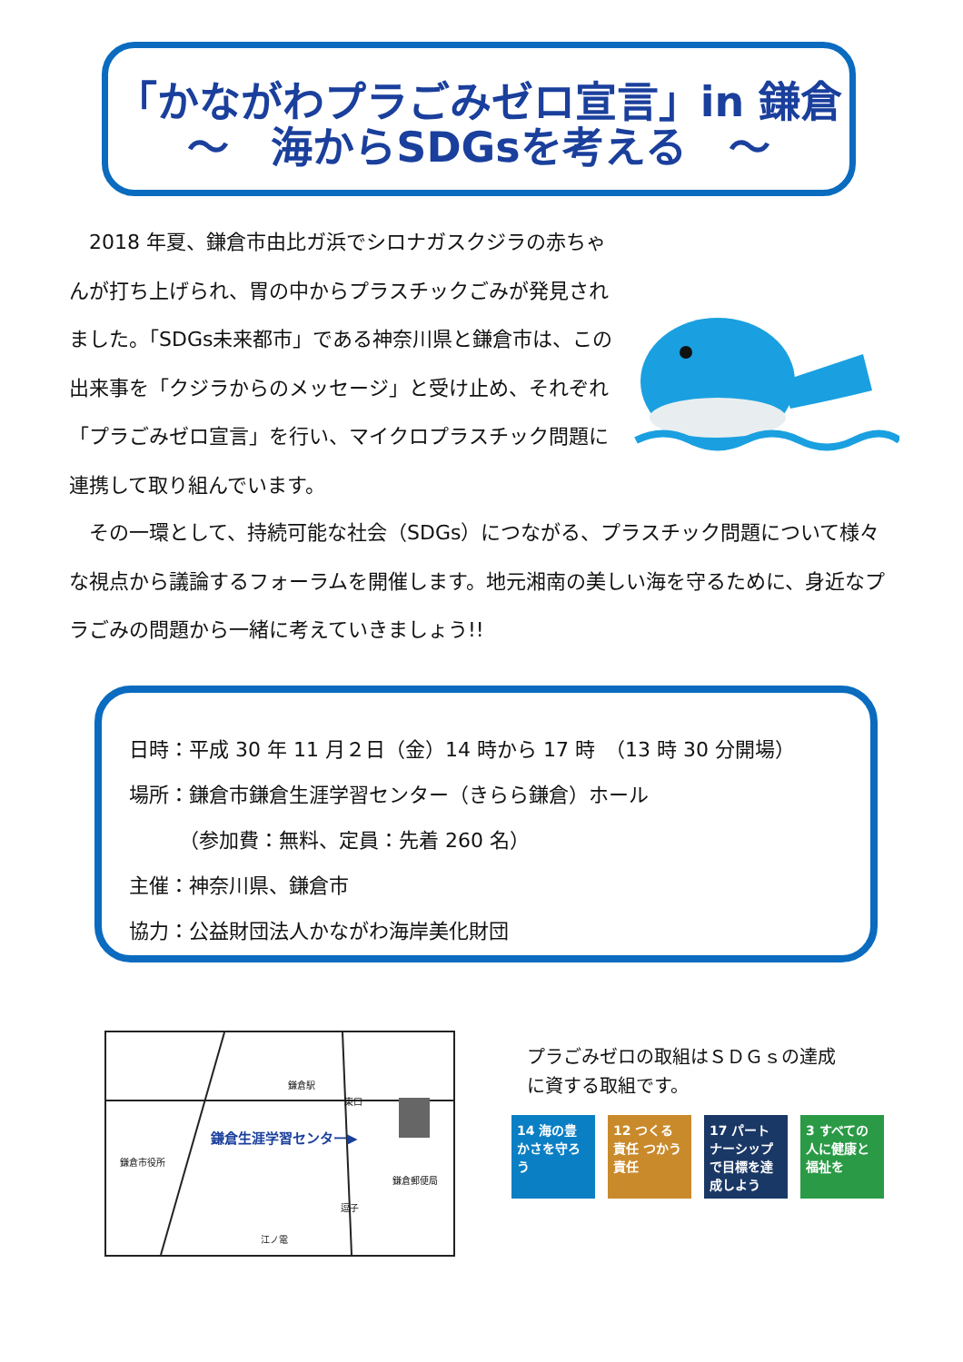「かながわプラごみゼロ宣言」in 鎌倉
～　海からSDGsを考える　～
　2018 年夏、鎌倉市由比ガ浜でシロナガスクジラの赤ちゃんが打ち上げられ、胃の中からプラスチックごみが発見されました。「SDGs未来都市」である神奈川県と鎌倉市は、この出来事を「クジラからのメッセージ」と受け止め、それぞれ「プラごみゼロ宣言」を行い、マイクロプラスチック問題に連携して取り組んでいます。
　その一環として、持続可能な社会（SDGs）につながる、プラスチック問題について様々な視点から議論するフォーラムを開催します。地元湘南の美しい海を守るために、身近なプラごみの問題から一緒に考えていきましょう!!
日時：平成 30 年 11 月２日（金）14 時から 17 時　（13 時 30 分開場）
場所：鎌倉市鎌倉生涯学習センター（きらら鎌倉）ホール
　　　（参加費：無料、定員：先着 260 名）
主催：神奈川県、鎌倉市
協力：公益財団法人かながわ海岸美化財団
鎌倉駅
東口
鎌倉生涯学習センター▶
鎌倉市役所
鎌倉郵便局
逗子
江ノ電
プラごみゼロの取組はＳＤＧｓの達成
に資する取組です。
14 海の豊かさを守ろう
12 つくる責任 つかう責任
17 パートナーシップで目標を達成しよう
3 すべての人に健康と福祉を